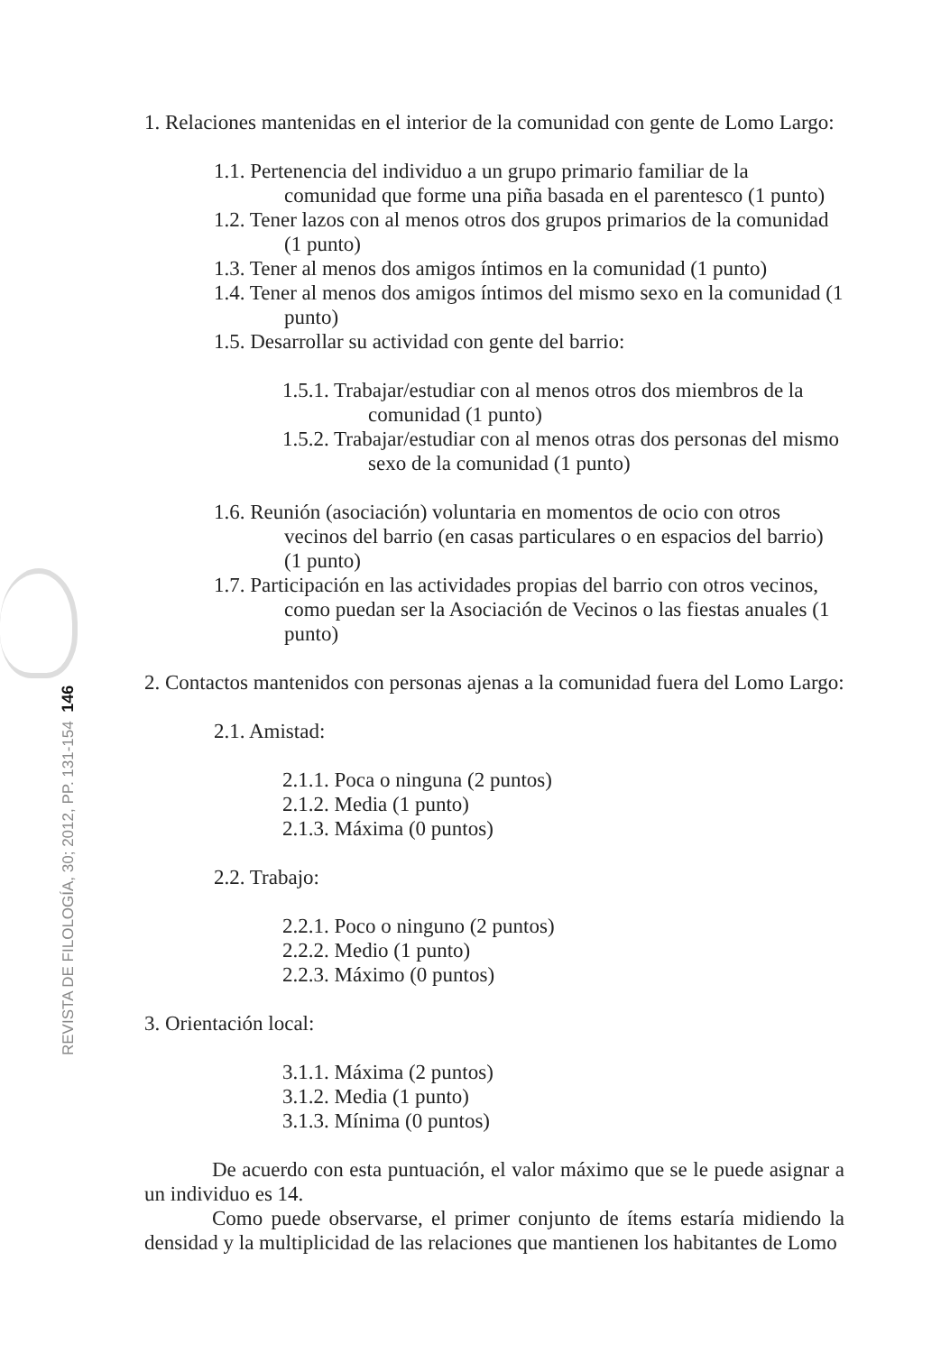REVISTA DE FILOLOGÍA, 30; 2012, PP. 131-154 146
1. Relaciones mantenidas en el interior de la comunidad con gente de Lomo Largo:
1.1. Pertenencia del individuo a un grupo primario familiar de la comunidad que forme una piña basada en el parentesco (1 punto)
1.2. Tener lazos con al menos otros dos grupos primarios de la comunidad (1 punto)
1.3. Tener al menos dos amigos íntimos en la comunidad (1 punto)
1.4. Tener al menos dos amigos íntimos del mismo sexo en la comunidad (1 punto)
1.5. Desarrollar su actividad con gente del barrio:
1.5.1. Trabajar/estudiar con al menos otros dos miembros de la comunidad (1 punto)
1.5.2. Trabajar/estudiar con al menos otras dos personas del mismo sexo de la comunidad (1 punto)
1.6. Reunión (asociación) voluntaria en momentos de ocio con otros vecinos del barrio (en casas particulares o en espacios del barrio) (1 punto)
1.7. Participación en las actividades propias del barrio con otros vecinos, como puedan ser la Asociación de Vecinos o las fiestas anuales (1 punto)
2. Contactos mantenidos con personas ajenas a la comunidad fuera del Lomo Largo:
2.1. Amistad:
2.1.1. Poca o ninguna (2 puntos)
2.1.2. Media (1 punto)
2.1.3. Máxima (0 puntos)
2.2. Trabajo:
2.2.1. Poco o ninguno (2 puntos)
2.2.2. Medio (1 punto)
2.2.3. Máximo (0 puntos)
3. Orientación local:
3.1.1. Máxima (2 puntos)
3.1.2. Media (1 punto)
3.1.3. Mínima (0 puntos)
De acuerdo con esta puntuación, el valor máximo que se le puede asignar a un individuo es 14.
Como puede observarse, el primer conjunto de ítems estaría midiendo la densidad y la multiplicidad de las relaciones que mantienen los habitantes de Lomo